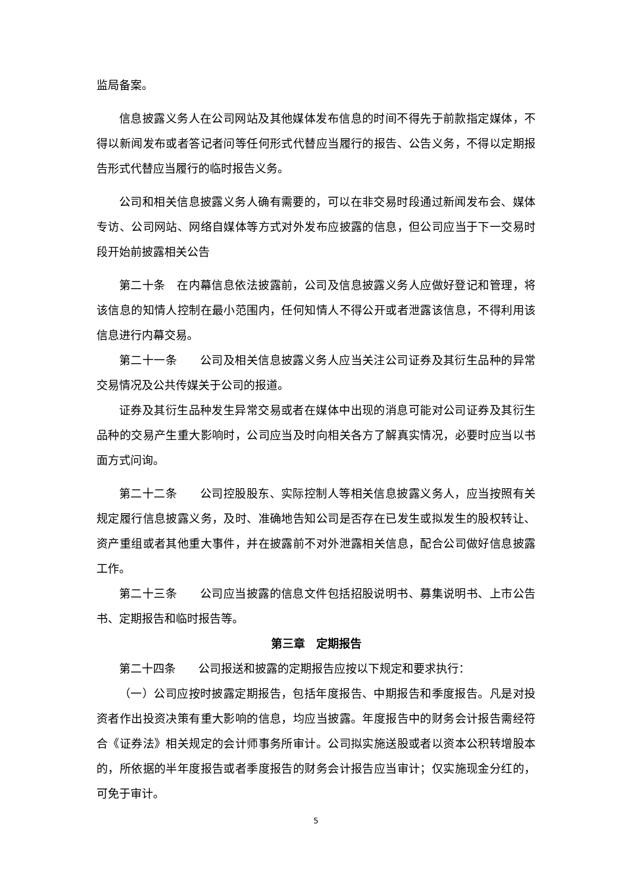监局备案。
信息披露义务人在公司网站及其他媒体发布信息的时间不得先于前款指定媒体，不得以新闻发布或者答记者问等任何形式代替应当履行的报告、公告义务，不得以定期报告形式代替应当履行的临时报告义务。
公司和相关信息披露义务人确有需要的，可以在非交易时段通过新闻发布会、媒体专访、公司网站、网络自媒体等方式对外发布应披露的信息，但公司应当于下一交易时段开始前披露相关公告
第二十条　在内幕信息依法披露前，公司及信息披露义务人应做好登记和管理，将该信息的知情人控制在最小范围内，任何知情人不得公开或者泄露该信息，不得利用该信息进行内幕交易。
第二十一条　　公司及相关信息披露义务人应当关注公司证券及其衍生品种的异常交易情况及公共传媒关于公司的报道。
证券及其衍生品种发生异常交易或者在媒体中出现的消息可能对公司证券及其衍生品种的交易产生重大影响时，公司应当及时向相关各方了解真实情况，必要时应当以书面方式问询。
第二十二条　　公司控股股东、实际控制人等相关信息披露义务人，应当按照有关规定履行信息披露义务，及时、准确地告知公司是否存在已发生或拟发生的股权转让、资产重组或者其他重大事件，并在披露前不对外泄露相关信息，配合公司做好信息披露工作。
第二十三条　　公司应当披露的信息文件包括招股说明书、募集说明书、上市公告书、定期报告和临时报告等。
第三章　定期报告
第二十四条　　公司报送和披露的定期报告应按以下规定和要求执行：
（一）公司应按时披露定期报告，包括年度报告、中期报告和季度报告。凡是对投资者作出投资决策有重大影响的信息，均应当披露。年度报告中的财务会计报告需经符合《证券法》相关规定的会计师事务所审计。公司拟实施送股或者以资本公积转增股本的，所依据的半年度报告或者季度报告的财务会计报告应当审计；仅实施现金分红的，可免于审计。
5